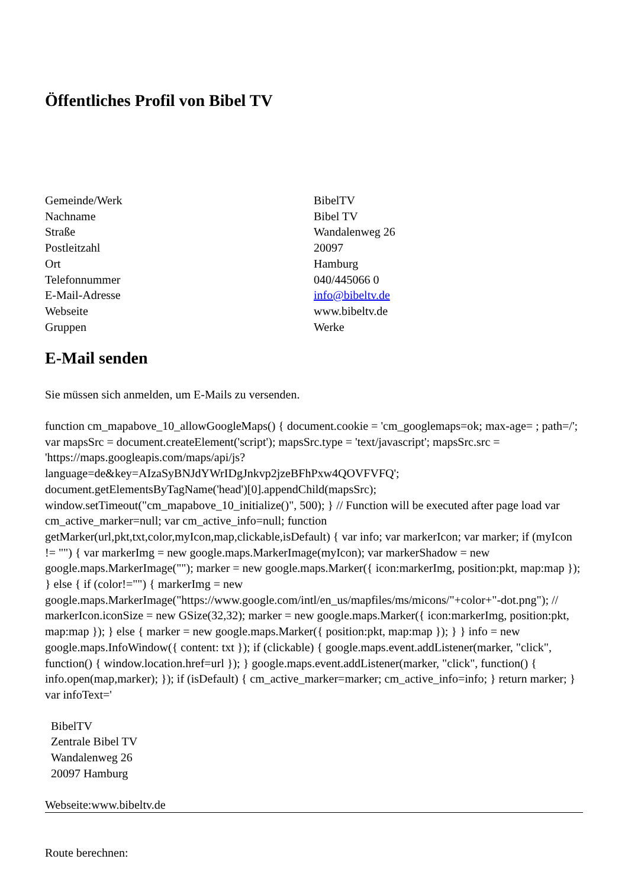Öffentliches Profil von Bibel TV
| Gemeinde/Werk | BibelTV |
| Nachname | Bibel TV |
| Straße | Wandalenweg 26 |
| Postleitzahl | 20097 |
| Ort | Hamburg |
| Telefonnummer | 040/445066 0 |
| E-Mail-Adresse | info@bibeltv.de |
| Webseite | www.bibeltv.de |
| Gruppen | Werke |
E-Mail senden
Sie müssen sich anmelden, um E-Mails zu versenden.
function cm_mapabove_10_allowGoogleMaps() { document.cookie = 'cm_googlemaps=ok; max-age= ; path=/'; var mapsSrc = document.createElement('script'); mapsSrc.type = 'text/javascript'; mapsSrc.src = 'https://maps.googleapis.com/maps/api/js?language=de&key=AIzaSyBNJdYWrIDgJnkvp2jzeBFhPxw4QOVFVFQ'; document.getElementsByTagName('head')[0].appendChild(mapsSrc); window.setTimeout("cm_mapabove_10_initialize()", 500); } // Function will be executed after page load var cm_active_marker=null; var cm_active_info=null; function getMarker(url,pkt,txt,color,myIcon,map,clickable,isDefault) { var info; var markerIcon; var marker; if (myIcon != "") { var markerImg = new google.maps.MarkerImage(myIcon); var markerShadow = new google.maps.MarkerImage(""); marker = new google.maps.Marker({ icon:markerImg, position:pkt, map:map }); } else { if (color!="") { markerImg = new google.maps.MarkerImage("https://www.google.com/intl/en_us/mapfiles/ms/micons/"+color+"-dot.png"); // markerIcon.iconSize = new GSize(32,32); marker = new google.maps.Marker({ icon:markerImg, position:pkt, map:map }); } else { marker = new google.maps.Marker({ position:pkt, map:map }); } } info = new google.maps.InfoWindow({ content: txt }); if (clickable) { google.maps.event.addListener(marker, "click", function() { window.location.href=url }); } google.maps.event.addListener(marker, "click", function() { info.open(map,marker); }); if (isDefault) { cm_active_marker=marker; cm_active_info=info; } return marker; } var infoText='
BibelTV
Zentrale Bibel TV
Wandalenweg 26
20097 Hamburg
Webseite:www.bibeltv.de
Route berechnen: